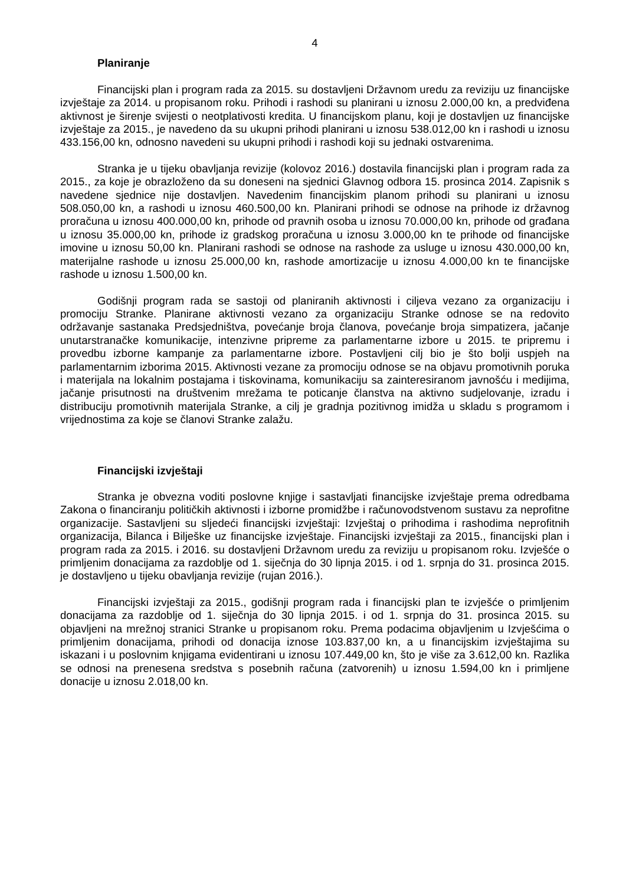4
Planiranje
Financijski plan i program rada za 2015. su dostavljeni Državnom uredu za reviziju uz financijske izvještaje za 2014. u propisanom roku. Prihodi i rashodi su planirani u iznosu 2.000,00 kn, a predviđena aktivnost je širenje svijesti o neotplativosti kredita. U financijskom planu, koji je dostavljen uz financijske izvještaje za 2015., je navedeno da su ukupni prihodi planirani u iznosu 538.012,00 kn i rashodi u iznosu 433.156,00 kn, odnosno navedeni su ukupni prihodi i rashodi koji su jednaki ostvarenima.
Stranka je u tijeku obavljanja revizije (kolovoz 2016.) dostavila financijski plan i program rada za 2015., za koje je obrazloženo da su doneseni na sjednici Glavnog odbora 15. prosinca 2014. Zapisnik s navedene sjednice nije dostavljen. Navedenim financijskim planom prihodi su planirani u iznosu 508.050,00 kn, a rashodi u iznosu 460.500,00 kn. Planirani prihodi se odnose na prihode iz državnog proračuna u iznosu 400.000,00 kn, prihode od pravnih osoba u iznosu 70.000,00 kn, prihode od građana u iznosu 35.000,00 kn, prihode iz gradskog proračuna u iznosu 3.000,00 kn te prihode od financijske imovine u iznosu 50,00 kn. Planirani rashodi se odnose na rashode za usluge u iznosu 430.000,00 kn, materijalne rashode u iznosu 25.000,00 kn, rashode amortizacije u iznosu 4.000,00 kn te financijske rashode u iznosu 1.500,00 kn.
Godišnji program rada se sastoji od planiranih aktivnosti i ciljeva vezano za organizaciju i promociju Stranke. Planirane aktivnosti vezano za organizaciju Stranke odnose se na redovito održavanje sastanaka Predsjedništva, povećanje broja članova, povećanje broja simpatizera, jačanje unutarstranačke komunikacije, intenzivne pripreme za parlamentarne izbore u 2015. te pripremu i provedbu izborne kampanje za parlamentarne izbore. Postavljeni cilj bio je što bolji uspjeh na parlamentarnim izborima 2015. Aktivnosti vezane za promociju odnose se na objavu promotivnih poruka i materijala na lokalnim postajama i tiskovinama, komunikaciju sa zainteresiranom javnošću i medijima, jačanje prisutnosti na društvenim mrežama te poticanje članstva na aktivno sudjelovanje, izradu i distribuciju promotivnih materijala Stranke, a cilj je gradnja pozitivnog imidža u skladu s programom i vrijednostima za koje se članovi Stranke zalažu.
Financijski izvještaji
Stranka je obvezna voditi poslovne knjige i sastavljati financijske izvještaje prema odredbama Zakona o financiranju političkih aktivnosti i izborne promidžbe i računovodstvenom sustavu za neprofitne organizacije. Sastavljeni su sljedeći financijski izvještaji: Izvještaj o prihodima i rashodima neprofitnih organizacija, Bilanca i Bilješke uz financijske izvještaje. Financijski izvještaji za 2015., financijski plan i program rada za 2015. i 2016. su dostavljeni Državnom uredu za reviziju u propisanom roku. Izvješće o primljenim donacijama za razdoblje od 1. siječnja do 30 lipnja 2015. i od 1. srpnja do 31. prosinca 2015. je dostavljeno u tijeku obavljanja revizije (rujan 2016.).
Financijski izvještaji za 2015., godišnji program rada i financijski plan te izvješće o primljenim donacijama za razdoblje od 1. siječnja do 30 lipnja 2015. i od 1. srpnja do 31. prosinca 2015. su objavljeni na mrežnoj stranici Stranke u propisanom roku. Prema podacima objavljenim u Izvješćima o primljenim donacijama, prihodi od donacija iznose 103.837,00 kn, a u financijskim izvještajima su iskazani i u poslovnim knjigama evidentirani u iznosu 107.449,00 kn, što je više za 3.612,00 kn. Razlika se odnosi na prenesena sredstva s posebnih računa (zatvorenih) u iznosu 1.594,00 kn i primljene donacije u iznosu 2.018,00 kn.